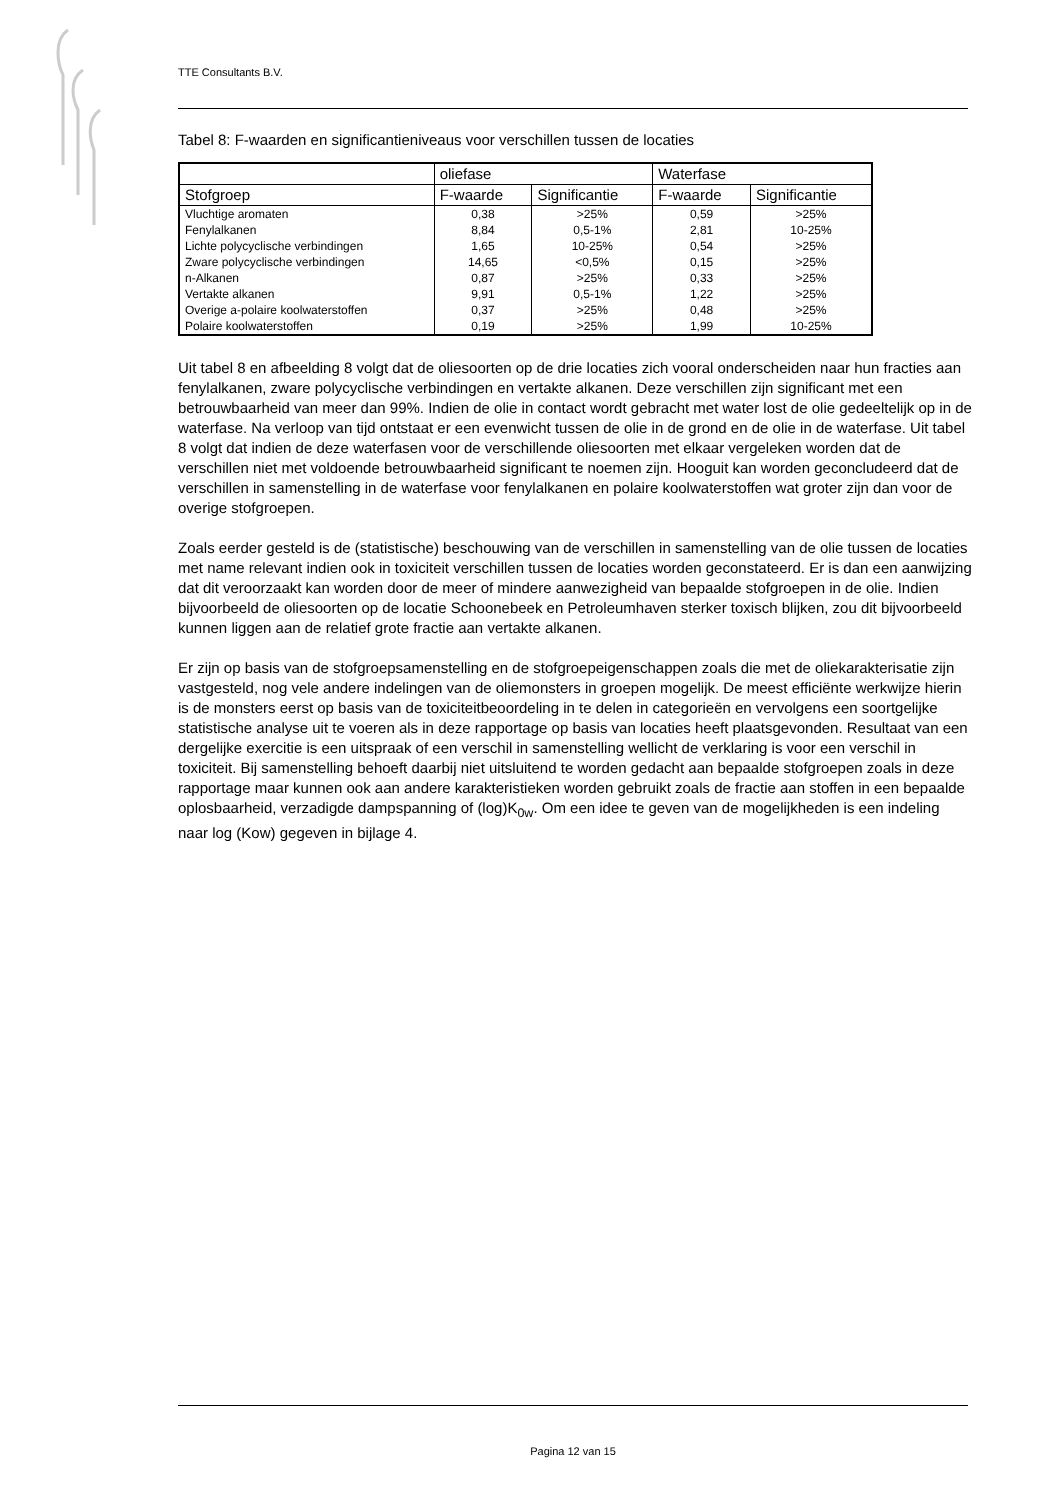TTE Consultants B.V.
Tabel 8: F-waarden en significantieniveaus voor verschillen tussen de locaties
| | oliefase | | Waterfase | |
| --- | --- | --- | --- | --- |
| Stofgroep | F-waarde | Significantie | F-waarde | Significantie |
| Vluchtige aromaten | 0,38 | >25% | 0,59 | >25% |
| Fenylalkanen | 8,84 | 0,5-1% | 2,81 | 10-25% |
| Lichte polycyclische verbindingen | 1,65 | 10-25% | 0,54 | >25% |
| Zware polycyclische verbindingen | 14,65 | <0,5% | 0,15 | >25% |
| n-Alkanen | 0,87 | >25% | 0,33 | >25% |
| Vertakte alkanen | 9,91 | 0,5-1% | 1,22 | >25% |
| Overige a-polaire koolwaterstoffen | 0,37 | >25% | 0,48 | >25% |
| Polaire koolwaterstoffen | 0,19 | >25% | 1,99 | 10-25% |
Uit tabel 8 en afbeelding 8 volgt dat de oliesoorten op de drie locaties zich vooral onderscheiden naar hun fracties aan fenylalkanen, zware polycyclische verbindingen en vertakte alkanen. Deze verschillen zijn significant met een betrouwbaarheid van meer dan 99%. Indien de olie in contact wordt gebracht met water lost de olie gedeeltelijk op in de waterfase. Na verloop van tijd ontstaat er een evenwicht tussen de olie in de grond en de olie in de waterfase. Uit tabel 8 volgt dat indien de deze waterfasen voor de verschillende oliesoorten met elkaar vergeleken worden dat de verschillen niet met voldoende betrouwbaarheid significant te noemen zijn. Hooguit kan worden geconcludeerd dat de verschillen in samenstelling in de waterfase voor fenylalkanen en polaire koolwaterstoffen wat groter zijn dan voor de overige stofgroepen.
Zoals eerder gesteld is de (statistische) beschouwing van de verschillen in samenstelling van de olie tussen de locaties met name relevant indien ook in toxiciteit verschillen tussen de locaties worden geconstateerd. Er is dan een aanwijzing dat dit veroorzaakt kan worden door de meer of mindere aanwezigheid van bepaalde stofgroepen in de olie. Indien bijvoorbeeld de oliesoorten op de locatie Schoonebeek en Petroleumhaven sterker toxisch blijken, zou dit bijvoorbeeld kunnen liggen aan de relatief grote fractie aan vertakte alkanen.
Er zijn op basis van de stofgroepsamenstelling en de stofgroepeigenschappen zoals die met de oliekarakterisatie zijn vastgesteld, nog vele andere indelingen van de oliemonsters in groepen mogelijk. De meest efficiënte werkwijze hierin is de monsters eerst op basis van de toxiciteitbeoordeling in te delen in categorieën en vervolgens een soortgelijke statistische analyse uit te voeren als in deze rapportage op basis van locaties heeft plaatsgevonden. Resultaat van een dergelijke exercitie is een uitspraak of een verschil in samenstelling wellicht de verklaring is voor een verschil in toxiciteit. Bij samenstelling behoeft daarbij niet uitsluitend te worden gedacht aan bepaalde stofgroepen zoals in deze rapportage maar kunnen ook aan andere karakteristieken worden gebruikt zoals de fractie aan stoffen in een bepaalde oplosbaarheid, verzadigde dampspanning of (log)K<sub>0w</sub>. Om een idee te geven van de mogelijkheden is een indeling naar log (Kow) gegeven in bijlage 4.
Pagina 12 van 15